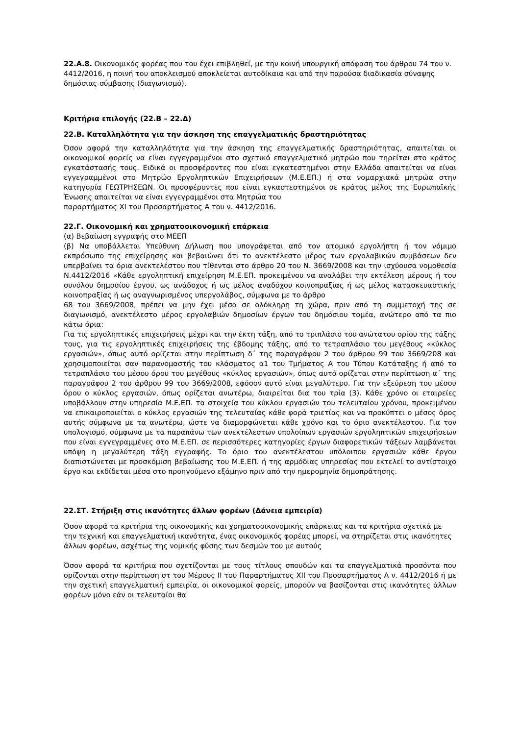22.Α.8. Οικονομικός φορέας που του έχει επιβληθεί, με την κοινή υπουργική απόφαση του άρθρου 74 του ν. 4412/2016, η ποινή του αποκλεισμού αποκλείεται αυτοδίκαια και από την παρούσα διαδικασία σύναψης δημόσιας σύμβασης (διαγωνισμό).
Κριτήρια επιλογής (22.Β – 22.Δ)
22.Β. Καταλληλότητα για την άσκηση της επαγγελματικής δραστηριότητας
Όσον αφορά την καταλληλότητα για την άσκηση της επαγγελματικής δραστηριότητας, απαιτείται οι οικονομικοί φορείς να είναι εγγεγραμμένοι στο σχετικό επαγγελματικό μητρώο που τηρείται στο κράτος εγκατάστασής τους. Ειδικά οι προσφέροντες που είναι εγκατεστημένοι στην Ελλάδα απαιτείται να είναι εγγεγραμμένοι στο Μητρώο Εργοληπτικών Επιχειρήσεων (Μ.Ε.ΕΠ.) ή στα νομαρχιακά μητρώα στην κατηγορία ΓΕΩΤΡΗΣΕΩΝ. Οι προσφέροντες που είναι εγκαστεστημένοι σε κράτος μέλος της Ευρωπαϊκής Ένωσης απαιτείται να είναι εγγεγραμμένοι στα Μητρώα του
παραρτήματος XI του Προσαρτήματος Α του ν. 4412/2016.
22.Γ. Οικονομική και χρηματοοικονομική επάρκεια
(α) Βεβαίωση εγγραφής στο ΜΕΕΠ
(β) Να υποβάλλεται Υπεύθυνη Δήλωση που υπογράφεται από τον ατομικό εργολήπτη ή τον νόμιμο εκπρόσωπο της επιχείρησης και βεβαιώνει ότι το ανεκτέλεστο μέρος των εργολαβικών συμβάσεων δεν υπερβαίνει τα όρια ανεκτελέστου που τίθενται στο άρθρο 20 του Ν. 3669/2008 και την ισχύουσα νομοθεσία Ν.4412/2016 «Κάθε εργοληπτική επιχείρηση Μ.Ε.ΕΠ. προκειμένου να αναλάβει την εκτέλεση μέρους ή του συνόλου δημοσίου έργου, ως ανάδοχος ή ως μέλος αναδόχου κοινοπραξίας ή ως μέλος κατασκευαστικής κοινοπραξίας ή ως αναγνωρισμένος υπεργολάβος, σύμφωνα με το άρθρο
68 του 3669/2008, πρέπει να μην έχει μέσα σε ολόκληρη τη χώρα, πριν από τη συμμετοχή της σε διαγωνισμό, ανεκτέλεστο μέρος εργολαβιών δημοσίων έργων του δημόσιου τομέα, ανώτερο από τα πιο κάτω όρια:
Για τις εργοληπτικές επιχειρήσεις μέχρι και την έκτη τάξη, από το τριπλάσιο του ανώτατου ορίου της τάξης τους, για τις εργοληπτικές επιχειρήσεις της έβδομης τάξης, από το τετραπλάσιο του μεγέθους «κύκλος εργασιών», όπως αυτό ορίζεται στην περίπτωση δ΄ της παραγράφου 2 του άρθρου 99 του 3669/208 και χρησιμοποιείται σαν παρανομαστής του κλάσματος α1 του Τμήματος Α του Τύπου Κατάταξης ή από το τετραπλάσιο του μέσου όρου του μεγέθους «κύκλος εργασιών», όπως αυτό ορίζεται στην περίπτωση α΄ της παραγράφου 2 του άρθρου 99 του 3669/2008, εφόσον αυτό είναι μεγαλύτερο. Για την εξεύρεση του μέσου όρου ο κύκλος εργασιών, όπως ορίζεται ανωτέρω, διαιρείται δια του τρία (3). Κάθε χρόνο οι εταιρείες υποβάλλουν στην υπηρεσία Μ.Ε.ΕΠ. τα στοιχεία του κύκλου εργασιών του τελευταίου χρόνου, προκειμένου να επικαιροποιείται ο κύκλος εργασιών της τελευταίας κάθε φορά τριετίας και να προκύπτει ο μέσος όρος αυτής σύμφωνα με τα ανωτέρω, ώστε να διαμορφώνεται κάθε χρόνο και το όριο ανεκτέλεστου. Για τον υπολογισμό, σύμφωνα με τα παραπάνω των ανεκτέλεστων υπολοίπων εργασιών εργοληπτικών επιχειρήσεων που είναι εγγεγραμμένες στο Μ.Ε.ΕΠ. σε περισσότερες κατηγορίες έργων διαφορετικών τάξεων λαμβάνεται υπόψη η μεγαλύτερη τάξη εγγραφής. Το όριο του ανεκτέλεστου υπόλοιπου εργασιών κάθε έργου διαπιστώνεται με προσκόμιση βεβαίωσης του Μ.Ε.ΕΠ. ή της αρμόδιας υπηρεσίας που εκτελεί το αντίστοιχο έργο και εκδίδεται μέσα στο προηγούμενο εξάμηνο πριν από την ημερομηνία δημοπράτησης.
22.ΣΤ. Στήριξη στις ικανότητες άλλων φορέων (Δάνεια εμπειρία)
Όσον αφορά τα κριτήρια της οικονομικής και χρηματοοικονομικής επάρκειας και τα κριτήρια σχετικά με την τεχνική και επαγγελματική ικανότητα, ένας οικονομικός φορέας μπορεί, να στηρίζεται στις ικανότητες άλλων φορέων, ασχέτως της νομικής φύσης των δεσμών του με αυτούς
Όσον αφορά τα κριτήρια που σχετίζονται με τους τίτλους σπουδών και τα επαγγελματικά προσόντα που ορίζονται στην περίπτωση στ του Μέρους ΙΙ του Παραρτήματος XII του Προσαρτήματος Α ν. 4412/2016 ή με την σχετική επαγγελματική εμπειρία, οι οικονομικοί φορείς, μπορούν να βασίζονται στις ικανότητες άλλων φορέων μόνο εάν οι τελευταίοι θα